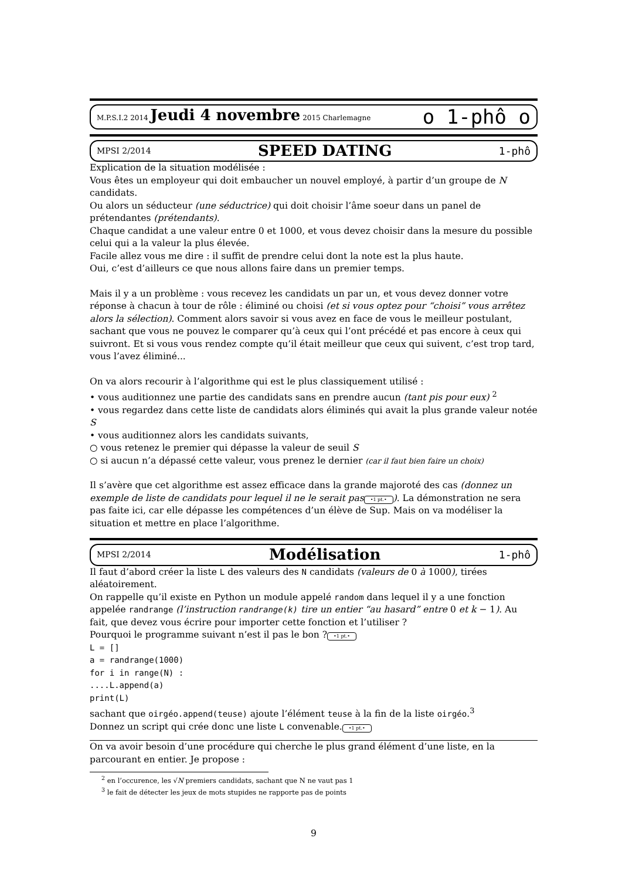M.P.S.I.2 2014 Jeudi 4 novembre 2015 Charlemagne o 1-phô o
MPSI 2/2014 SPEED DATING 1-phô
Explication de la situation modélisée :
Vous êtes un employeur qui doit embaucher un nouvel employé, à partir d’un groupe de N candidats.
Ou alors un séducteur (une séductrice) qui doit choisir l’âme soeur dans un panel de prétendantes (prétendants).
Chaque candidat a une valeur entre 0 et 1000, et vous devez choisir dans la mesure du possible celui qui a la valeur la plus élevée.
Facile allez vous me dire : il suffit de prendre celui dont la note est la plus haute.
Oui, c’est d’ailleurs ce que nous allons faire dans un premier temps.
Mais il y a un problème : vous recevez les candidats un par un, et vous devez donner votre réponse à chacun à tour de rôle : éliminé ou choisi (et si vous optez pour “choisi” vous arrêtez alors la sélection). Comment alors savoir si vous avez en face de vous le meilleur postulant, sachant que vous ne pouvez le comparer qu’à ceux qui l’ont précédé et pas encore à ceux qui suivront. Et si vous vous rendez compte qu’il était meilleur que ceux qui suivent, c’est trop tard, vous l’avez éliminé...
On va alors recourir à l’algorithme qui est le plus classiquement utilisé :
• vous auditionnez une partie des candidats sans en prendre aucun (tant pis pour eux) <sup>2</sup>
• vous regardez dans cette liste de candidats alors éliminés qui avait la plus grande valeur notée S
• vous auditionnez alors les candidats suivants,
○ vous retenez le premier qui dépasse la valeur de seuil S
○ si aucun n’a dépassé cette valeur, vous prenez le dernier (car il faut bien faire un choix)
Il s’avère que cet algorithme est assez efficace dans la grande majoroté des cas (donnez un exemple de liste de candidats pour lequel il ne le serait pas •1 pt.•). La démonstration ne sera pas faite ici, car elle dépasse les compétences d’un élève de Sup. Mais on va modéliser la situation et mettre en place l’algorithme.
MPSI 2/2014 Modélisation 1-phô
Il faut d’abord créer la liste L des valeurs des N candidats (valeurs de 0 à 1000), tirées aléatoirement.
On rappelle qu’il existe en Python un module appelé random dans lequel il y a une fonction appelée randrange (l’instruction randrange(k) tire un entier “au hasard” entre 0 et k − 1). Au fait, que devez vous écrire pour importer cette fonction et l’utiliser ?
Pourquoi le programme suivant n’est il pas le bon ? •1 pt.•
L = []
a = randrange(1000)
for i in range(N) :
....L.append(a)
print(L)
sachant que oirgéo.append(teuse) ajoute l’élément teuse à la fin de la liste oirgéo.<sup>3</sup>
Donnez un script qui crée donc une liste L convenable. •1 pt.•
On va avoir besoin d’une procédure qui cherche le plus grand élément d’une liste, en la parcourant en entier. Je propose :
<sup>2</sup> en l’occurence, les √N premiers candidats, sachant que N ne vaut pas 1
<sup>3</sup> le fait de détecter les jeux de mots stupides ne rapporte pas de points
9